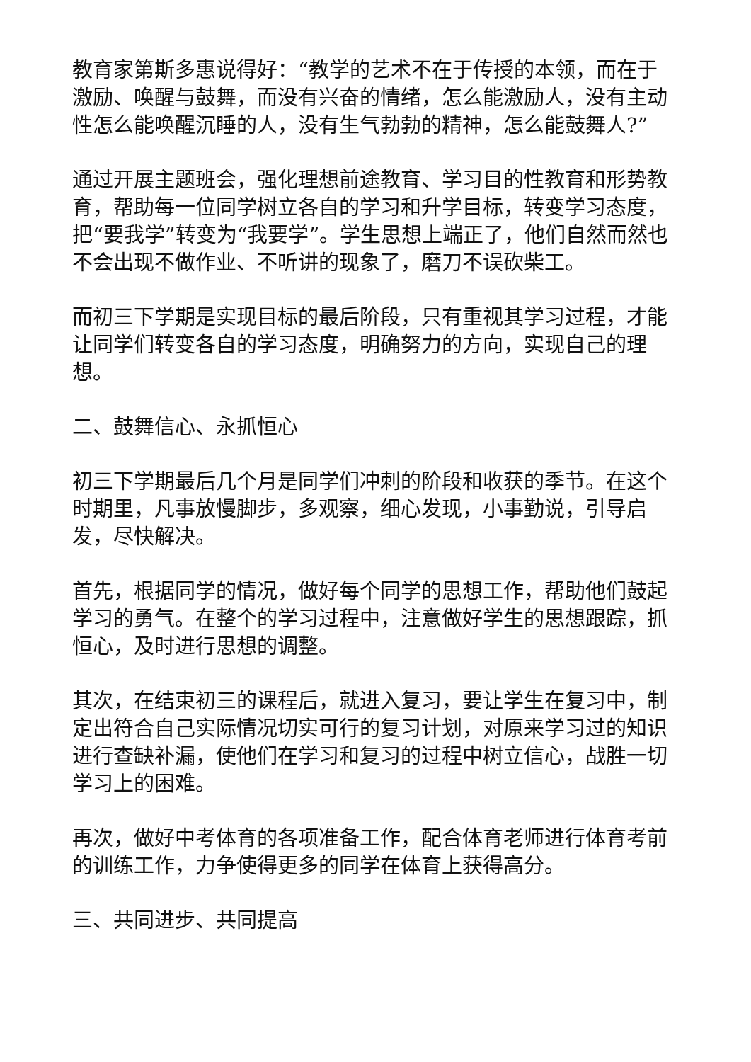教育家第斯多惠说得好：“教学的艺术不在于传授的本领，而在于激励、唤醒与鼓舞，而没有兴奋的情绪，怎么能激励人，没有主动性怎么能唤醒沉睡的人，没有生气勃勃的精神，怎么能鼓舞人?”
通过开展主题班会，强化理想前途教育、学习目的性教育和形势教育，帮助每一位同学树立各自的学习和升学目标，转变学习态度，把“要我学”转变为“我要学”。学生思想上端正了，他们自然而然也不会出现不做作业、不听讲的现象了，磨刀不误砍柴工。
而初三下学期是实现目标的最后阶段，只有重视其学习过程，才能让同学们转变各自的学习态度，明确努力的方向，实现自己的理想。
二、鼓舞信心、永抓恒心
初三下学期最后几个月是同学们冲刺的阶段和收获的季节。在这个时期里，凡事放慢脚步，多观察，细心发现，小事勤说，引导启发，尽快解决。
首先，根据同学的情况，做好每个同学的思想工作，帮助他们鼓起学习的勇气。在整个的学习过程中，注意做好学生的思想跟踪，抓恒心，及时进行思想的调整。
其次，在结束初三的课程后，就进入复习，要让学生在复习中，制定出符合自己实际情况切实可行的复习计划，对原来学习过的知识进行查缺补漏，使他们在学习和复习的过程中树立信心，战胜一切学习上的困难。
再次，做好中考体育的各项准备工作，配合体育老师进行体育考前的训练工作，力争使得更多的同学在体育上获得高分。
三、共同进步、共同提高